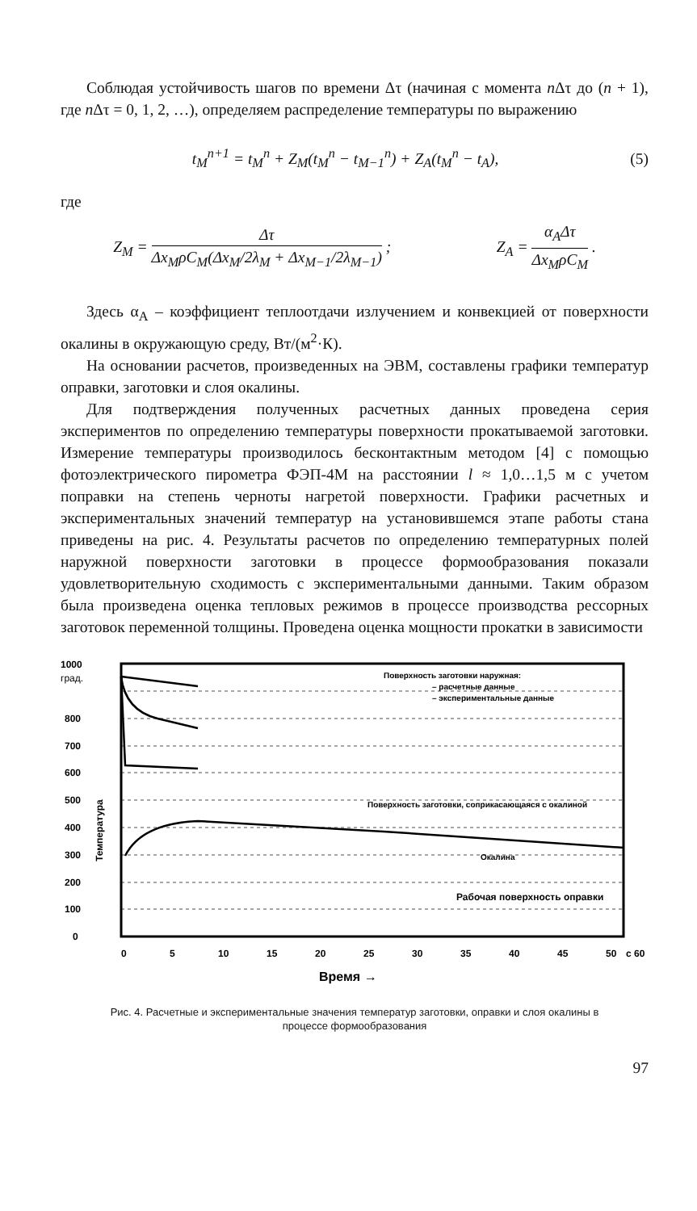Соблюдая устойчивость шагов по времени Δτ (начиная с момента n Δτ до (n + 1), где n Δτ = 0, 1, 2, …), определяем распределение температуры по выражению
t<sub>M</sub><sup>n+1</sup> = t<sub>M</sub><sup>n</sup> + Z<sub>M</sub>(t<sub>M</sub><sup>n</sup> − t<sub>M−1</sub><sup>n</sup>) + Z<sub>A</sub>(t<sub>M</sub><sup>n</sup> − t<sub>A</sub>),
(5)
где
Z<sub>M</sub> = Δτ Δx<sub>M</sub>ρC<sub>M</sub>(Δx<sub>M</sub>/2λ<sub>M</sub> + Δx<sub>M−1</sub>/2λ<sub>M−1</sub>) ;
Z<sub>A</sub> = α<sub>A</sub>Δτ Δx<sub>M</sub>ρC<sub>M</sub> .
Здесь α<sub>A</sub> – коэффициент теплоотдачи излучением и конвекцией от поверхности окалины в окружающую среду, Вт/(м<sup>2</sup>·К).
На основании расчетов, произведенных на ЭВМ, составлены графики температур оправки, заготовки и слоя окалины.
Для подтверждения полученных расчетных данных проведена серия экспериментов по определению температуры поверхности прокатываемой заготовки. Измерение температуры производилось бесконтактным методом [4] с помощью фотоэлектрического пирометра ФЭП-4М на расстоянии l ≈ 1,0…1,5 м с учетом поправки на степень черноты нагретой поверхности. Графики расчетных и экспериментальных значений температур на установившемся этапе работы стана приведены на рис. 4. Результаты расчетов по определению температурных полей наружной поверхности заготовки в процессе формообразования показали удовлетворительную сходимость с экспериментальными данными. Таким образом была произведена оценка тепловых режимов в процессе производства рессорных заготовок переменной толщины. Проведена оценка мощности прокатки в зависимости
1000
град.
800
700
600
500
400
300
200
100
0
0
5
10
15
20
25
30
35
40
45
50
с 60
Время →
Температура
Поверхность заготовки наружная:
– расчетные данные
– экспериментальные данные
Поверхность заготовки, соприкасающаяся с окалиной
Окалина
Рабочая поверхность оправки
Рис. 4. Расчетные и экспериментальные значения температур заготовки, оправки и слоя окалины в процессе формообразования
97